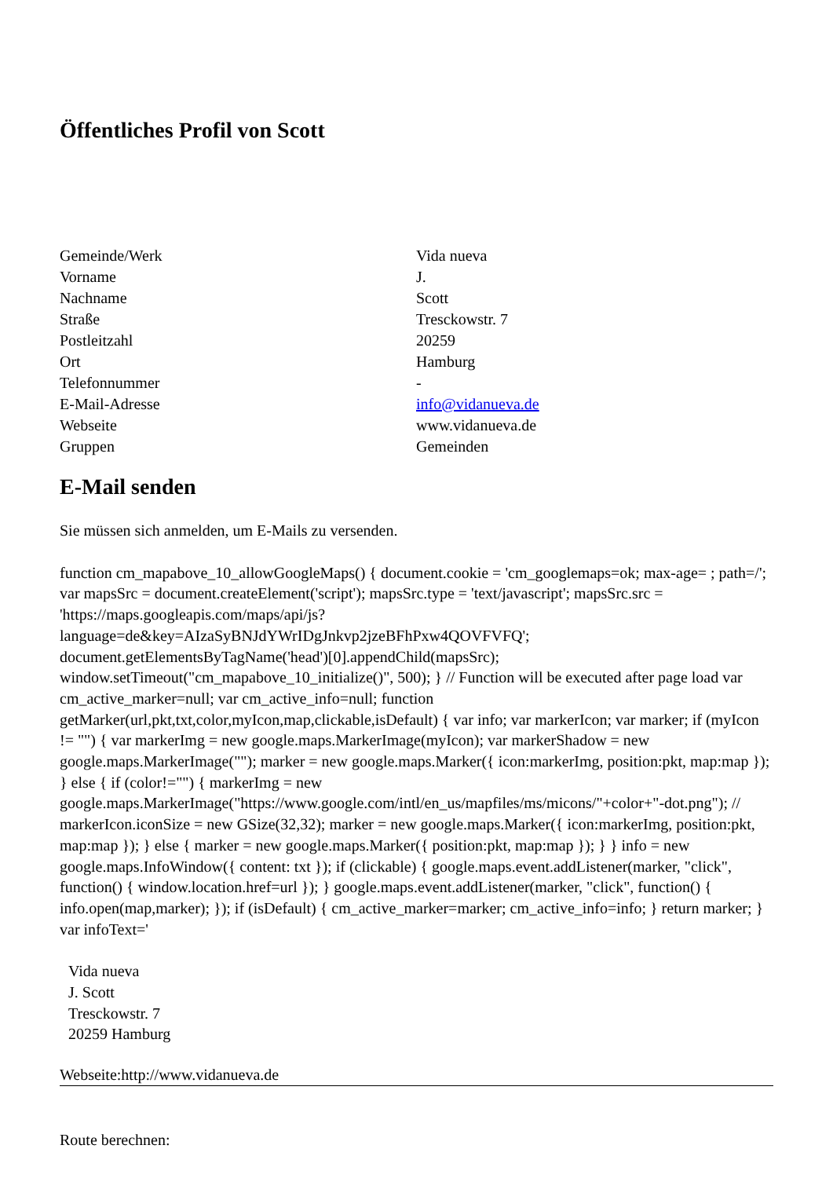Öffentliches Profil von Scott
| Gemeinde/Werk | Vida nueva |
| Vorname | J. |
| Nachname | Scott |
| Straße | Tresckowstr. 7 |
| Postleitzahl | 20259 |
| Ort | Hamburg |
| Telefonnummer | - |
| E-Mail-Adresse | info@vidanueva.de |
| Webseite | www.vidanueva.de |
| Gruppen | Gemeinden |
E-Mail senden
Sie müssen sich anmelden, um E-Mails zu versenden.
function cm_mapabove_10_allowGoogleMaps() { document.cookie = 'cm_googlemaps=ok; max-age= ; path=/'; var mapsSrc = document.createElement('script'); mapsSrc.type = 'text/javascript'; mapsSrc.src = 'https://maps.googleapis.com/maps/api/js?language=de&key=AIzaSyBNJdYWrIDgJnkvp2jzeBFhPxw4QOVFVFQ'; document.getElementsByTagName('head')[0].appendChild(mapsSrc); window.setTimeout("cm_mapabove_10_initialize()", 500); } // Function will be executed after page load var cm_active_marker=null; var cm_active_info=null; function getMarker(url,pkt,txt,color,myIcon,map,clickable,isDefault) { var info; var markerIcon; var marker; if (myIcon != "") { var markerImg = new google.maps.MarkerImage(myIcon); var markerShadow = new google.maps.MarkerImage(""); marker = new google.maps.Marker({ icon:markerImg, position:pkt, map:map }); } else { if (color!="") { markerImg = new google.maps.MarkerImage("https://www.google.com/intl/en_us/mapfiles/ms/micons/"+color+"-dot.png"); // markerIcon.iconSize = new GSize(32,32); marker = new google.maps.Marker({ icon:markerImg, position:pkt, map:map }); } else { marker = new google.maps.Marker({ position:pkt, map:map }); } } info = new google.maps.InfoWindow({ content: txt }); if (clickable) { google.maps.event.addListener(marker, "click", function() { window.location.href=url }); } google.maps.event.addListener(marker, "click", function() { info.open(map,marker); }); if (isDefault) { cm_active_marker=marker; cm_active_info=info; } return marker; } var infoText='
Vida nueva
J. Scott
Tresckowstr. 7
20259 Hamburg
Webseite:http://www.vidanueva.de
Route berechnen: